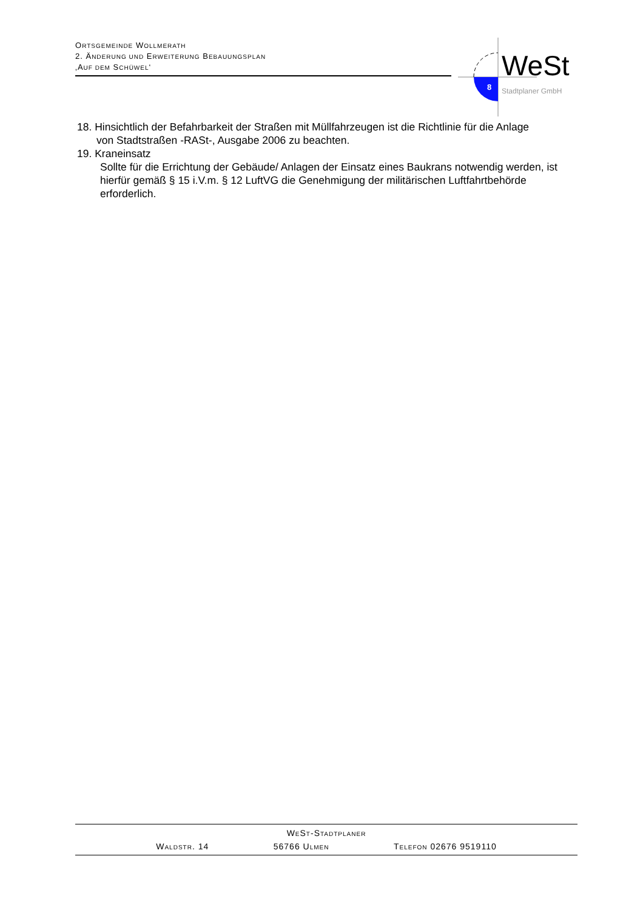ORTSGEMEINDE WOLLMERATH
2. ÄNDERUNG UND ERWEITERUNG BEBAUUNGSPLAN
‚AUF DEM SCHÜWEL‘
8
WeSt
Stadtplaner GmbH
18. Hinsichtlich der Befahrbarkeit der Straßen mit Müllfahrzeugen ist die Richtlinie für die Anlage
von Stadtstraßen -RASt-, Ausgabe 2006 zu beachten.
19. Kraneinsatz
Sollte für die Errichtung der Gebäude/ Anlagen der Einsatz eines Baukrans notwendig werden, ist hierfür gemäß § 15 i.V.m. § 12 LuftVG die Genehmigung der militärischen Luftfahrtbehörde erforderlich.
WEST-STADTPLANER
WALDSTR. 14 56766 ULMEN TELEFON 02676 9519110